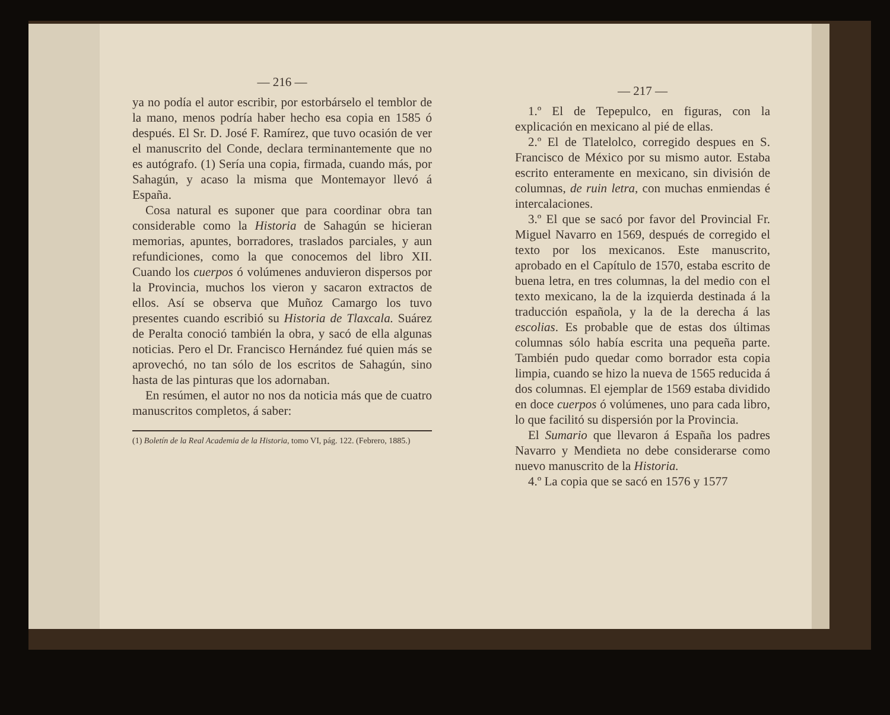— 216 —
ya no podía el autor escribir, por estorbár­selo el temblor de la mano, menos podría haber hecho esa copia en 1585 ó después. El Sr. D. José F. Ramírez, que tuvo ocasión de ver el manuscrito del Conde, declara terminantemente que no es autógrafo. (1) Sería una copia, firmada, cuando más, por Sahagún, y acaso la misma que Montema­yor llevó á España.
Cosa natural es suponer que para coordi­nar obra tan considerable como la Historia de Sahagún se hicieran memorias, apuntes, borradores, traslados parciales, y aun re­fundiciones, como la que conocemos del li­bro XII. Cuando los cuerpos ó volúmenes anduvieron dispersos por la Provincia, mu­chos los vieron y sacaron extractos de ellos. Así se observa que Muñoz Camargo los tuvo presentes cuando escribió su His­toria de Tlaxcala. Suárez de Peralta cono­ció también la obra, y sacó de ella algunas noticias. Pero el Dr. Francisco Hernández fué quien más se aprovechó, no tan sólo de los escritos de Sahagún, sino hasta de las pinturas que los adornaban.
En resúmen, el autor no nos da noticia más que de cuatro manuscritos completos, á saber:
(1) Boletín de la Real Academia de la Historia, tomo VI, pág. 122. (Febrero, 1885.)
— 217 —
1.º El de Tepepulco, en figuras, con la explicación en mexicano al pié de ellas.
2.º El de Tlatelolco, corregido despues en S. Francisco de México por su mismo autor. Estaba escrito enteramente en me­xicano, sin división de columnas, de ruin letra, con muchas enmiendas é intercala­ciones.
3.º El que se sacó por favor del Provin­cial Fr. Miguel Navarro en 1569, después de corregido el texto por los mexicanos. Este manuscrito, aprobado en el Capítulo de 1570, estaba escrito de buena letra, en tres columnas, la del medio con el texto mexicano, la de la izquierda destinada á la traducción española, y la de la derecha á las escolias. Es probable que de estas dos últimas columnas sólo había escrita una pe­queña parte. También pudo quedar como borrador esta copia limpia, cuando se hizo la nueva de 1565 reducida á dos columnas. El ejemplar de 1569 estaba dividido en do­ce cuerpos ó volúmenes, uno para cada li­bro, lo que facilitó su dispersión por la Pro­vincia.
El Sumario que llevaron á España los padres Navarro y Mendieta no debe consi­derarse como nuevo manuscrito de la His­toria.
4.º La copia que se sacó en 1576 y 1577